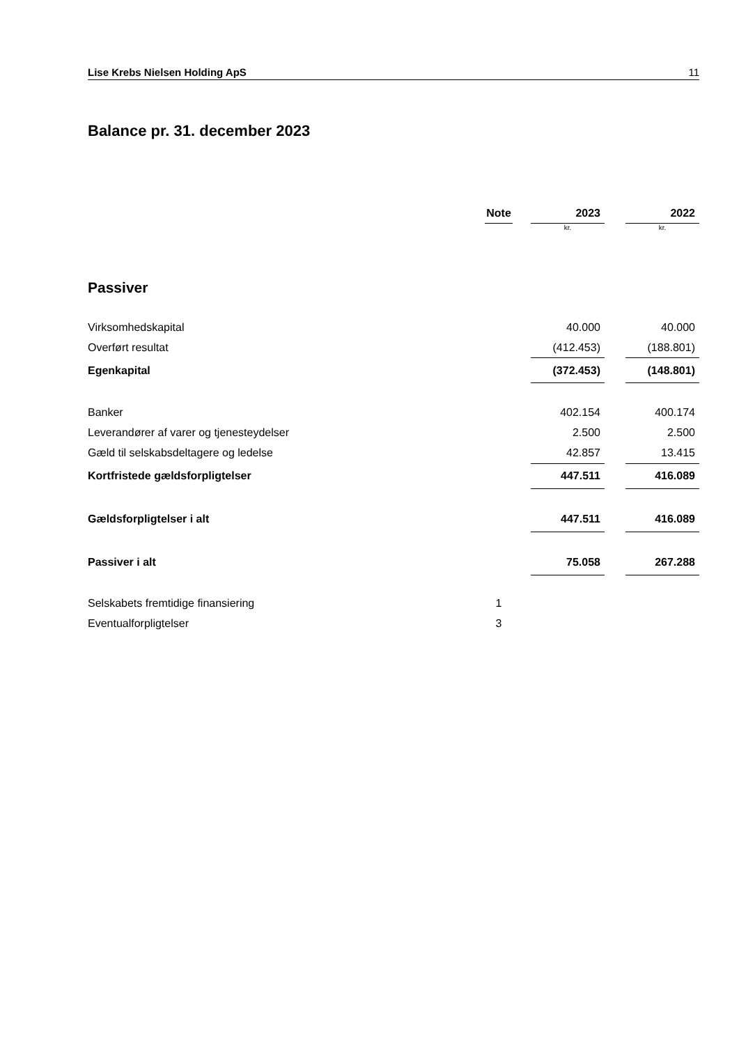Lise Krebs Nielsen Holding ApS 11
Balance pr. 31. december 2023
| | Note | | 2023 | | 2022 |
| | | | kr. | | kr. |
| Passiver | | | | | |
| Virksomhedskapital | | | 40.000 | | 40.000 |
| Overført resultat | | | (412.453) | | (188.801) |
| Egenkapital | | | (372.453) | | (148.801) |
| Banker | | | 402.154 | | 400.174 |
| Leverandører af varer og tjenesteydelser | | | 2.500 | | 2.500 |
| Gæld til selskabsdeltagere og ledelse | | | 42.857 | | 13.415 |
| Kortfristede gældsforpligtelser | | | 447.511 | | 416.089 |
| Gældsforpligtelser i alt | | | 447.511 | | 416.089 |
| Passiver i alt | | | 75.058 | | 267.288 |
| Selskabets fremtidige finansiering | 1 | | | | |
| Eventualforpligtelser | 3 | | | | |